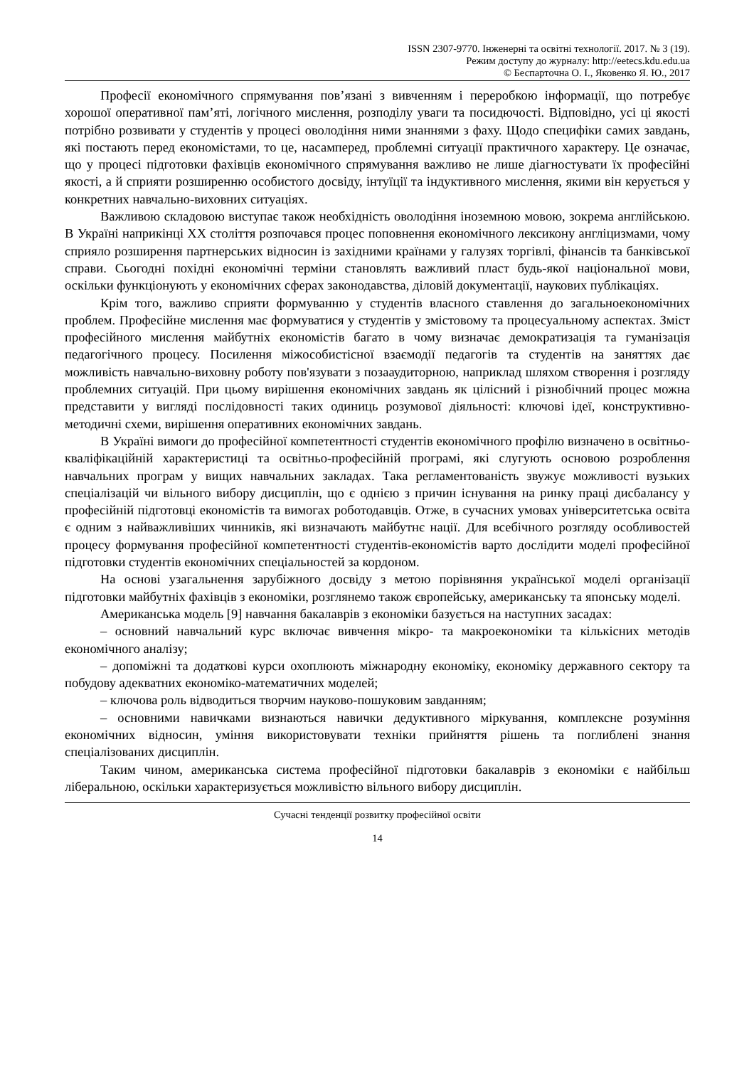ISSN 2307-9770. Інженерні та освітні технології. 2017. № 3 (19).
Режим доступу до журналу: http://eetecs.kdu.edu.ua
© Беспарточна О. І., Яковенко Я. Ю., 2017
Професії економічного спрямування пов’язані з вивченням і переробкою інформації, що потребує хорошої оперативної пам’яті, логічного мислення, розподілу уваги та посидючості. Відповідно, усі ці якості потрібно розвивати у студентів у процесі оволодіння ними знаннями з фаху. Щодо специфіки самих завдань, які постають перед економістами, то це, насамперед, проблемні ситуації практичного характеру. Це означає, що у процесі підготовки фахівців економічного спрямування важливо не лише діагностувати їх професійні якості, а й сприяти розширенню особистого досвіду, інтуїції та індуктивного мислення, якими він керується у конкретних навчально-виховних ситуаціях.
Важливою складовою виступає також необхідність оволодіння іноземною мовою, зокрема англійською. В Україні наприкінці XX століття розпочався процес поповнення економічного лексикону англіцизмами, чому сприяло розширення партнерських відносин із західними країнами у галузях торгівлі, фінансів та банківської справи. Сьогодні похідні економічні терміни становлять важливий пласт будь-якої національної мови, оскільки функціонують у економічних сферах законодавства, діловій документації, наукових публікаціях.
Крім того, важливо сприяти формуванню у студентів власного ставлення до загальноекономічних проблем. Професійне мислення має формуватися у студентів у змістовому та процесуальному аспектах. Зміст професійного мислення майбутніх економістів багато в чому визначає демократизація та гуманізація педагогічного процесу. Посилення міжособистісної взаємодії педагогів та студентів на заняттях дає можливість навчально-виховну роботу пов'язувати з позааудиторною, наприклад шляхом створення і розгляду проблемних ситуацій. При цьому вирішення економічних завдань як цілісний і різнобічний процес можна представити у вигляді послідовності таких одиниць розумової діяльності: ключові ідеї, конструктивно-методичні схеми, вирішення оперативних економічних завдань.
В Україні вимоги до професійної компетентності студентів економічного профілю визначено в освітньо-кваліфікаційній характеристиці та освітньо-професійній програмі, які слугують основою розроблення навчальних програм у вищих навчальних закладах. Така регламентованість звужує можливості вузьких спеціалізацій чи вільного вибору дисциплін, що є однією з причин існування на ринку праці дисбалансу у професійній підготовці економістів та вимогах роботодавців. Отже, в сучасних умовах університетська освіта є одним з найважливіших чинників, які визначають майбутнє нації. Для всебічного розгляду особливостей процесу формування професійної компетентності студентів-економістів варто дослідити моделі професійної підготовки студентів економічних спеціальностей за кордоном.
На основі узагальнення зарубіжного досвіду з метою порівняння української моделі організації підготовки майбутніх фахівців з економіки, розглянемо також європейську, американську та японську моделі.
Американська модель [9] навчання бакалаврів з економіки базується на наступних засадах:
– основний навчальний курс включає вивчення мікро- та макроекономіки та кількісних методів економічного аналізу;
– допоміжні та додаткові курси охоплюють міжнародну економіку, економіку державного сектору та побудову адекватних економіко-математичних моделей;
– ключова роль відводиться творчим науково-пошуковим завданням;
– основними навичками визнаються навички дедуктивного міркування, комплексне розуміння економічних відносин, уміння використовувати техніки прийняття рішень та поглиблені знання спеціалізованих дисциплін.
Таким чином, американська система професійної підготовки бакалаврів з економіки є найбільш ліберальною, оскільки характеризується можливістю вільного вибору дисциплін.
Сучасні тенденції розвитку професійної освіти
14